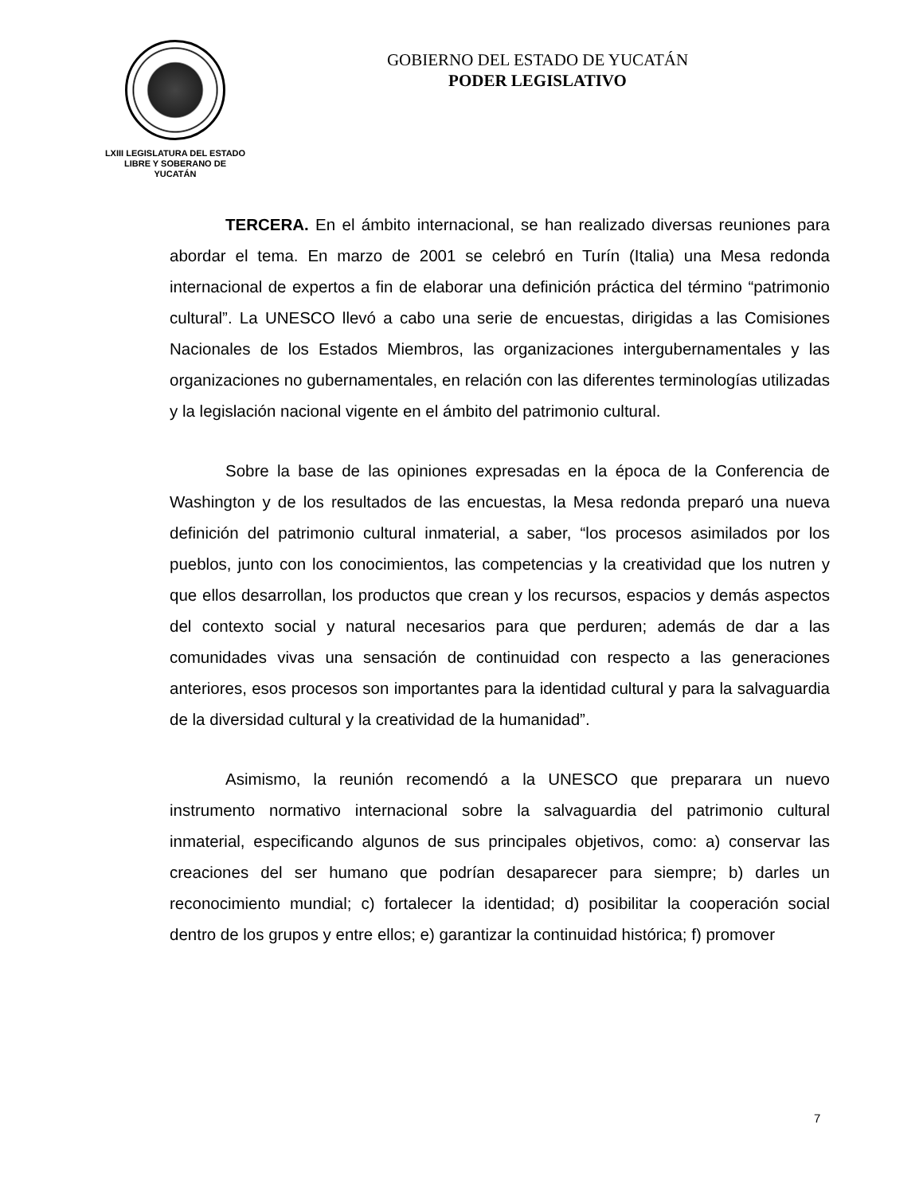LXIII LEGISLATURA DEL ESTADO
LIBRE Y SOBERANO DE
YUCATÁN
GOBIERNO DEL ESTADO DE YUCATÁN
PODER LEGISLATIVO
TERCERA. En el ámbito internacional, se han realizado diversas reuniones para abordar el tema. En marzo de 2001 se celebró en Turín (Italia) una Mesa redonda internacional de expertos a fin de elaborar una definición práctica del término “patrimonio cultural”. La UNESCO llevó a cabo una serie de encuestas, dirigidas a las Comisiones Nacionales de los Estados Miembros, las organizaciones intergubernamentales y las organizaciones no gubernamentales, en relación con las diferentes terminologías utilizadas y la legislación nacional vigente en el ámbito del patrimonio cultural.
Sobre la base de las opiniones expresadas en la época de la Conferencia de Washington y de los resultados de las encuestas, la Mesa redonda preparó una nueva definición del patrimonio cultural inmaterial, a saber, “los procesos asimilados por los pueblos, junto con los conocimientos, las competencias y la creatividad que los nutren y que ellos desarrollan, los productos que crean y los recursos, espacios y demás aspectos del contexto social y natural necesarios para que perduren; además de dar a las comunidades vivas una sensación de continuidad con respecto a las generaciones anteriores, esos procesos son importantes para la identidad cultural y para la salvaguardia de la diversidad cultural y la creatividad de la humanidad”.
Asimismo, la reunión recomendó a la UNESCO que preparara un nuevo instrumento normativo internacional sobre la salvaguardia del patrimonio cultural inmaterial, especificando algunos de sus principales objetivos, como: a) conservar las creaciones del ser humano que podrían desaparecer para siempre; b) darles un reconocimiento mundial; c) fortalecer la identidad; d) posibilitar la cooperación social dentro de los grupos y entre ellos; e) garantizar la continuidad histórica; f) promover
7